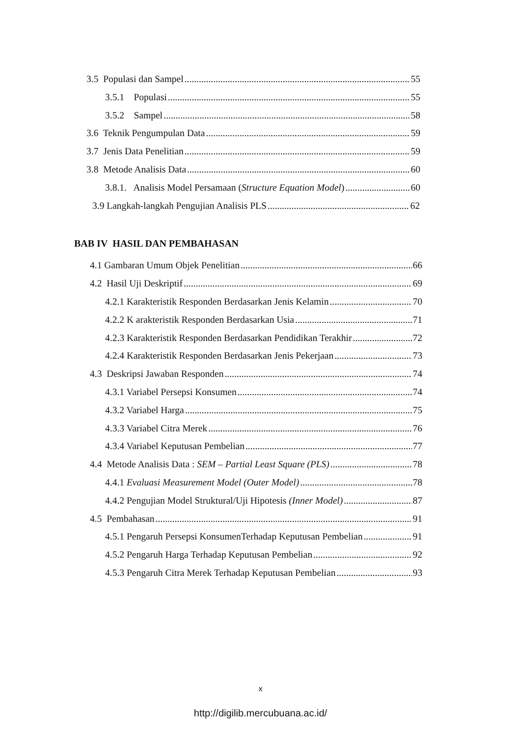3.5 Populasi dan Sampel 55
3.5.1 Populasi 55
3.5.2 Sampel 58
3.6 Teknik Pengumpulan Data 59
3.7 Jenis Data Penelitian 59
3.8 Metode Analisis Data 60
3.8.1. Analisis Model Persamaan (Structure Equation Model) 60
3.9 Langkah-langkah Pengujian Analisis PLS 62
BAB IV HASIL DAN PEMBAHASAN
4.1 Gambaran Umum Objek Penelitian 66
4.2 Hasil Uji Deskriptif 69
4.2.1 Karakteristik Responden Berdasarkan Jenis Kelamin 70
4.2.2 K arakteristik Responden Berdasarkan Usia 71
4.2.3 Karakteristik Responden Berdasarkan Pendidikan Terakhir 72
4.2.4 Karakteristik Responden Berdasarkan Jenis Pekerjaan 73
4.3 Deskripsi Jawaban Responden 74
4.3.1 Variabel Persepsi Konsumen 74
4.3.2 Variabel Harga 75
4.3.3 Variabel Citra Merek 76
4.3.4 Variabel Keputusan Pembelian 77
4.4 Metode Analisis Data : SEM – Partial Least Square (PLS) 78
4.4.1 Evaluasi Measurement Model (Outer Model) 78
4.4.2 Pengujian Model Struktural/Uji Hipotesis (Inner Model) 87
4.5 Pembahasan 91
4.5.1 Pengaruh Persepsi KonsumenTerhadap Keputusan Pembelian 91
4.5.2 Pengaruh Harga Terhadap Keputusan Pembelian 92
4.5.3 Pengaruh Citra Merek Terhadap Keputusan Pembelian 93
x
http://digilib.mercubuana.ac.id/